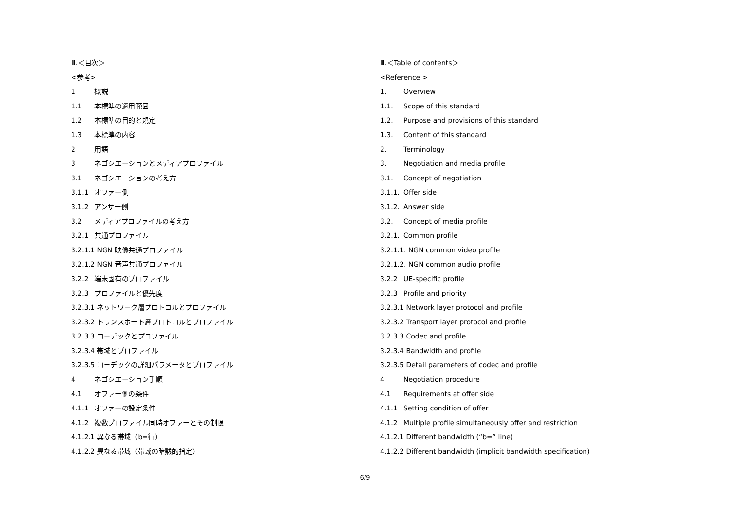Ⅲ.＜目次＞
<参考>
1 概説
1.1 本標準の適用範囲
1.2 本標準の目的と規定
1.3 本標準の内容
2 用語
3 ネゴシエーションとメディアプロファイル
3.1 ネゴシエーションの考え方
3.1.1 オファー側
3.1.2 アンサー側
3.2 メディアプロファイルの考え方
3.2.1 共通プロファイル
3.2.1.1 NGN 映像共通プロファイル
3.2.1.2 NGN 音声共通プロファイル
3.2.2 端末固有のプロファイル
3.2.3 プロファイルと優先度
3.2.3.1 ネットワーク層プロトコルとプロファイル
3.2.3.2 トランスポート層プロトコルとプロファイル
3.2.3.3 コーデックとプロファイル
3.2.3.4 帯域とプロファイル
3.2.3.5 コーデックの詳細パラメータとプロファイル
4 ネゴシエーション手順
4.1 オファー側の条件
4.1.1 オファーの設定条件
4.1.2 複数プロファイル同時オファーとその制限
4.1.2.1 異なる帯域（b=行）
4.1.2.2 異なる帯域（帯域の暗黙的指定）
Ⅲ.＜Table of contents＞
<Reference >
1. Overview
1.1. Scope of this standard
1.2. Purpose and provisions of this standard
1.3. Content of this standard
2. Terminology
3. Negotiation and media profile
3.1. Concept of negotiation
3.1.1. Offer side
3.1.2. Answer side
3.2. Concept of media profile
3.2.1. Common profile
3.2.1.1. NGN common video profile
3.2.1.2. NGN common audio profile
3.2.2 UE-specific profile
3.2.3 Profile and priority
3.2.3.1 Network layer protocol and profile
3.2.3.2 Transport layer protocol and profile
3.2.3.3 Codec and profile
3.2.3.4 Bandwidth and profile
3.2.3.5 Detail parameters of codec and profile
4 Negotiation procedure
4.1 Requirements at offer side
4.1.1 Setting condition of offer
4.1.2 Multiple profile simultaneously offer and restriction
4.1.2.1 Different bandwidth (“b=” line)
4.1.2.2 Different bandwidth (implicit bandwidth specification)
6/9